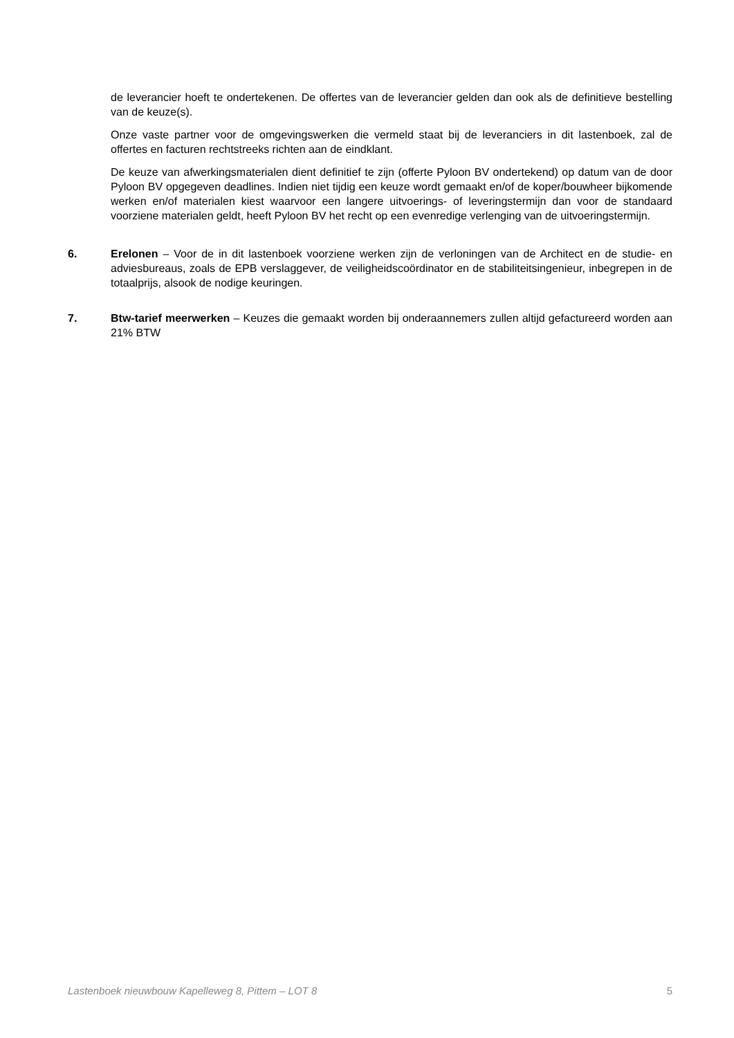de leverancier hoeft te ondertekenen. De offertes van de leverancier gelden dan ook als de definitieve bestelling van de keuze(s).
Onze vaste partner voor de omgevingswerken die vermeld staat bij de leveranciers in dit lastenboek, zal de offertes en facturen rechtstreeks richten aan de eindklant.
De keuze van afwerkingsmaterialen dient definitief te zijn (offerte Pyloon BV ondertekend) op datum van de door Pyloon BV opgegeven deadlines. Indien niet tijdig een keuze wordt gemaakt en/of de koper/bouwheer bijkomende werken en/of materialen kiest waarvoor een langere uitvoerings- of leveringstermijn dan voor de standaard voorziene materialen geldt, heeft Pyloon BV het recht op een evenredige verlenging van de uitvoeringstermijn.
6. Erelonen – Voor de in dit lastenboek voorziene werken zijn de verloningen van de Architect en de studie- en adviesbureaus, zoals de EPB verslaggever, de veiligheidscoördinator en de stabiliteitsingenieur, inbegrepen in de totaalprijs, alsook de nodige keuringen.
7. Btw-tarief meerwerken – Keuzes die gemaakt worden bij onderaannemers zullen altijd gefactureerd worden aan 21% BTW
Lastenboek nieuwbouw Kapelleweg 8, Pittem – LOT 8 5